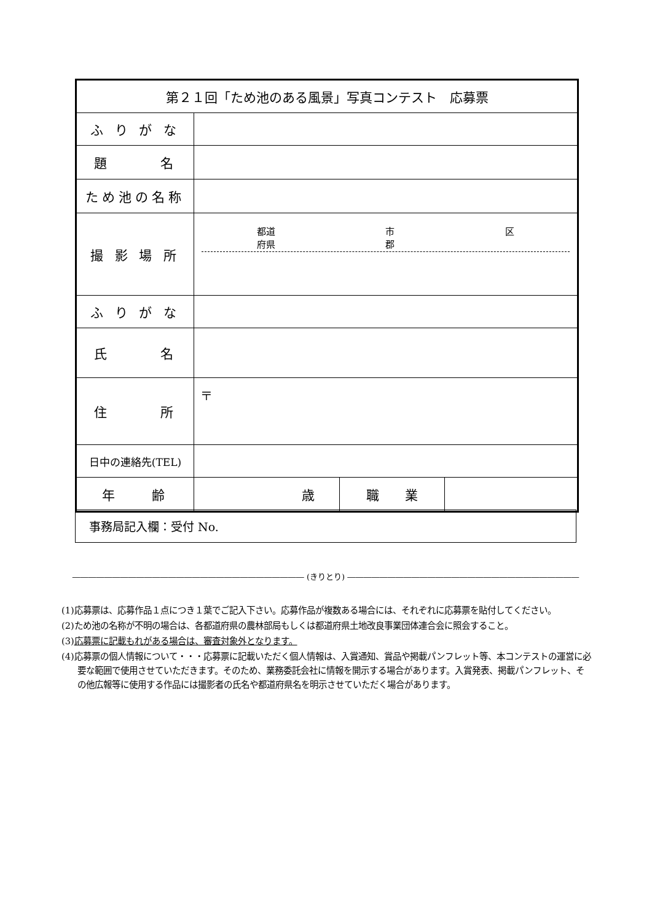| 第２１回「ため池のある風景」写真コンテスト 応募票 | | | |
| ふ り が な | | | |
| 題 名 | | | |
| ため池の名称 | | | |
| 撮 影 場 所 | 都道 府県 市 郡 区 | | |
| ふ り が な | | | |
| 氏 名 | | | |
| 住 所 | 〒 | | |
| 日中の連絡先(TEL) | | | |
| 年 齢 | 歳 | 職 業 | |
事務局記入欄：受付 No.
――――――――――――――――――――――――――――― (きりとり) ―――――――――――――――――――――――――――――
(1)応募票は、応募作品１点につき１葉でご記入下さい。応募作品が複数ある場合には、それぞれに応募票を貼付してください。
(2)ため池の名称が不明の場合は、各都道府県の農林部局もしくは都道府県土地改良事業団体連合会に照会すること。
(3)応募票に記載もれがある場合は、審査対象外となります。
(4)応募票の個人情報について・・・応募票に記載いただく個人情報は、入賞通知、賞品や掲載パンフレット等、本コンテストの運営に必要な範囲で使用させていただきます。そのため、業務委託会社に情報を開示する場合があります。入賞発表、掲載パンフレット、その他広報等に使用する作品には撮影者の氏名や都道府県名を明示させていただく場合があります。